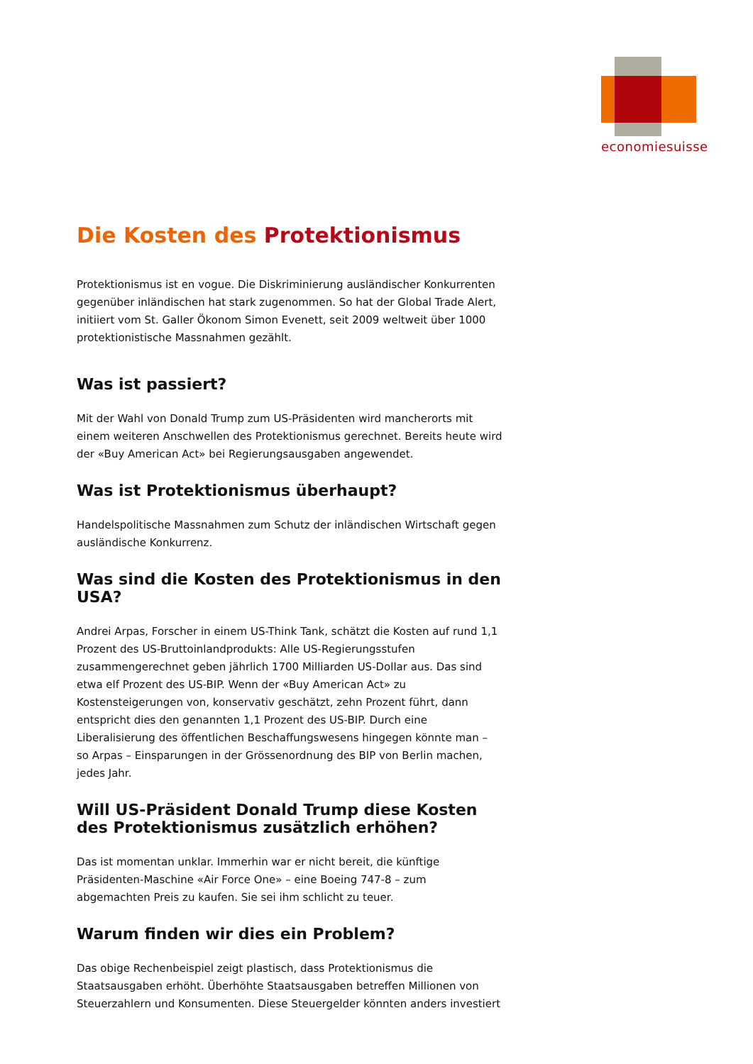economiesuisse
Die Kosten des Protektionismus
Protektionismus ist en vogue. Die Diskriminierung ausländischer Konkurrenten gegenüber inländischen hat stark zugenommen. So hat der Global Trade Alert, initiiert vom St. Galler Ökonom Simon Evenett, seit 2009 weltweit über 1000 protektionistische Massnahmen gezählt.
Was ist passiert?
Mit der Wahl von Donald Trump zum US-Präsidenten wird mancherorts mit einem weiteren Anschwellen des Protektionismus gerechnet. Bereits heute wird der «Buy American Act» bei Regierungsausgaben angewendet.
Was ist Protektionismus überhaupt?
Handelspolitische Massnahmen zum Schutz der inländischen Wirtschaft gegen ausländische Konkurrenz.
Was sind die Kosten des Protektionismus in den USA?
Andrei Arpas, Forscher in einem US-Think Tank, schätzt die Kosten auf rund 1,1 Prozent des US-Bruttoinlandprodukts: Alle US-Regierungsstufen zusammengerechnet geben jährlich 1700 Milliarden US-Dollar aus. Das sind etwa elf Prozent des US-BIP. Wenn der «Buy American Act» zu Kostensteigerungen von, konservativ geschätzt, zehn Prozent führt, dann entspricht dies den genannten 1,1 Prozent des US-BIP. Durch eine Liberalisierung des öffentlichen Beschaffungswesens hingegen könnte man – so Arpas – Einsparungen in der Grössenordnung des BIP von Berlin machen, jedes Jahr.
Will US-Präsident Donald Trump diese Kosten des Protektionismus zusätzlich erhöhen?
Das ist momentan unklar. Immerhin war er nicht bereit, die künftige Präsidenten-Maschine «Air Force One» – eine Boeing 747-8 – zum abgemachten Preis zu kaufen. Sie sei ihm schlicht zu teuer.
Warum finden wir dies ein Problem?
Das obige Rechenbeispiel zeigt plastisch, dass Protektionismus die Staatsausgaben erhöht. Überhöhte Staatsausgaben betreffen Millionen von Steuerzahlern und Konsumenten. Diese Steuergelder könnten anders investiert